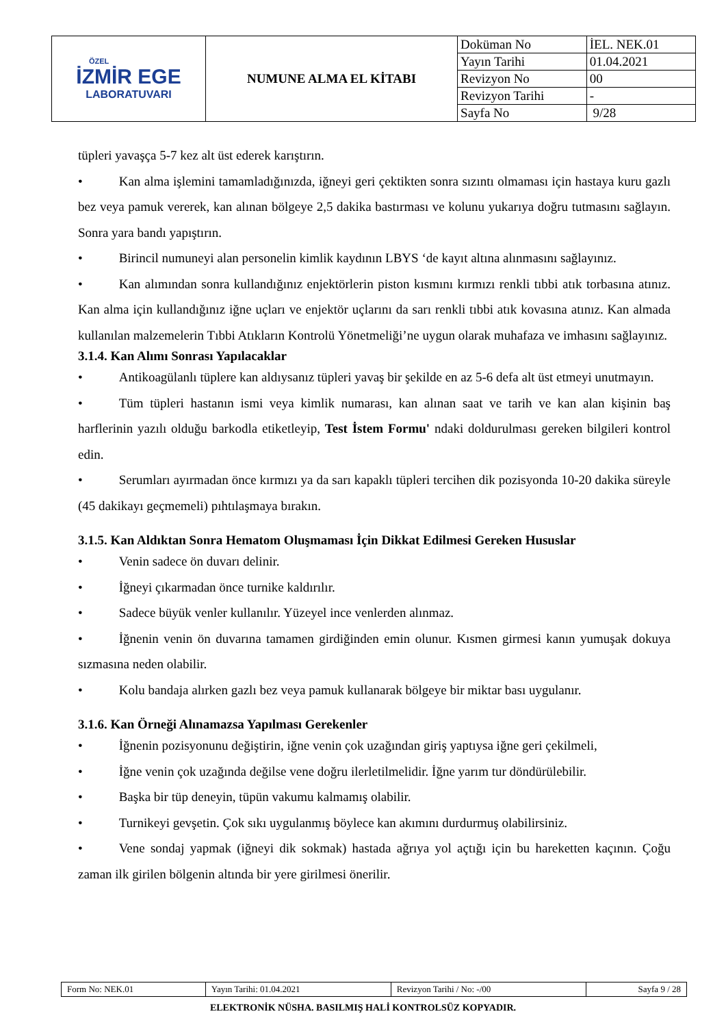| ÖZEL İZMİR EGE LABORATUVARI | NUMUNE ALMA EL KİTABI | Doküman No | İEL. NEK.01 |
| | | Yayın Tarihi | 01.04.2021 |
| | | Revizyon No | 00 |
| | | Revizyon Tarihi | - |
| | | Sayfa No | 9/28 |
tüpleri yavaşça 5-7 kez alt üst ederek karıştırın.
• Kan alma işlemini tamamladığınızda, iğneyi geri çektikten sonra sızıntı olmaması için hastaya kuru gazlı bez veya pamuk vererek, kan alınan bölgeye 2,5 dakika bastırması ve kolunu yukarıya doğru tutmasını sağlayın. Sonra yara bandı yapıştırın.
• Birincil numuneyi alan personelin kimlik kaydının LBYS ‘de kayıt altına alınmasını sağlayınız.
• Kan alımından sonra kullandığınız enjektörlerin piston kısmını kırmızı renkli tıbbi atık torbasına atınız. Kan alma için kullandığınız iğne uçları ve enjektör uçlarını da sarı renkli tıbbi atık kovasına atınız. Kan almada kullanılan malzemelerin Tıbbi Atıkların Kontrolü Yönetmeliği’ne uygun olarak muhafaza ve imhasını sağlayınız.
3.1.4. Kan Alımı Sonrası Yapılacaklar
• Antikoagülanlı tüplere kan aldıysanız tüpleri yavaş bir şekilde en az 5-6 defa alt üst etmeyi unutmayın.
• Tüm tüpleri hastanın ismi veya kimlik numarası, kan alınan saat ve tarih ve kan alan kişinin baş harflerinin yazılı olduğu barkodla etiketleyip, Test İstem Formu' ndaki doldurulması gereken bilgileri kontrol edin.
• Serumları ayırmadan önce kırmızı ya da sarı kapaklı tüpleri tercihen dik pozisyonda 10-20 dakika süreyle (45 dakikayı geçmemeli) pıhtılaşmaya bırakın.
3.1.5. Kan Aldıktan Sonra Hematom Oluşmaması İçin Dikkat Edilmesi Gereken Hususlar
• Venin sadece ön duvarı delinir.
• İğneyi çıkarmadan önce turnike kaldırılır.
• Sadece büyük venler kullanılır. Yüzeyel ince venlerden alınmaz.
• İğnenin venin ön duvarına tamamen girdiğinden emin olunur. Kısmen girmesi kanın yumuşak dokuya sızmasına neden olabilir.
• Kolu bandaja alırken gazlı bez veya pamuk kullanarak bölgeye bir miktar bası uygulanır.
3.1.6. Kan Örneği Alınamazsa Yapılması Gerekenler
• İğnenin pozisyonunu değiştirin, iğne venin çok uzağından giriş yaptıysa iğne geri çekilmeli,
• İğne venin çok uzağında değilse vene doğru ilerletilmelidir. İğne yarım tur döndürülebilir.
• Başka bir tüp deneyin, tüpün vakumu kalmamış olabilir.
• Turnikeyi gevşetin. Çok sıkı uygulanmış böylece kan akımını durdurmuş olabilirsiniz.
• Vene sondaj yapmak (iğneyi dik sokmak) hastada ağrıya yol açtığı için bu hareketten kaçının. Çoğu zaman ilk girilen bölgenin altında bir yere girilmesi önerilir.
| Form No: NEK.01 | Yayın Tarihi: 01.04.2021 | Revizyon Tarihi / No: -/00 | Sayfa 9 / 28 |
ELEKTRONİK NÜSHA. BASILMIŞ HALİ KONTROLSÜZ KOPYADIR.